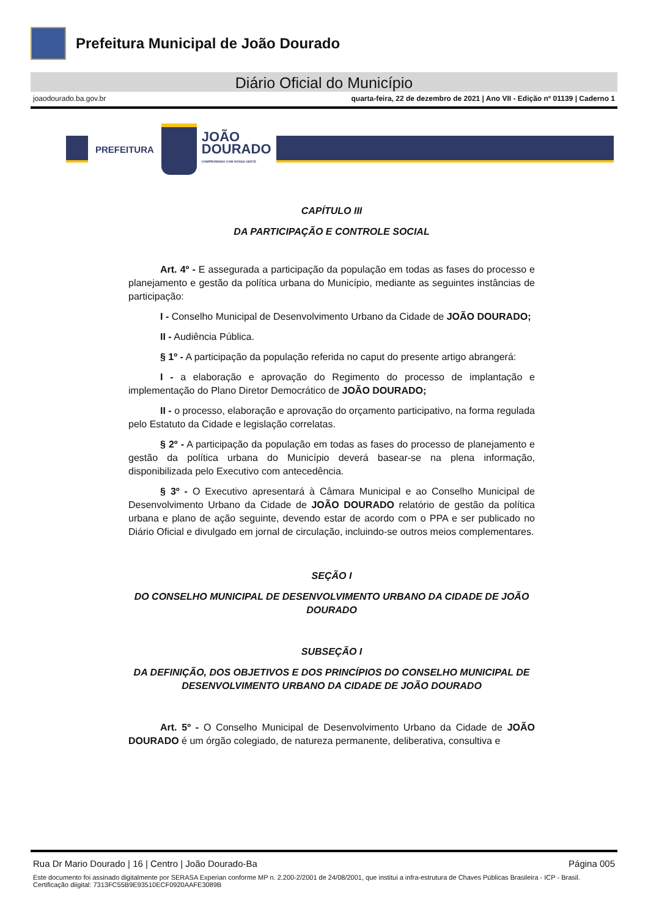Prefeitura Municipal de João Dourado
Diário Oficial do Município
joaodourado.ba.gov.br quarta-feira, 22 de dezembro de 2021 | Ano VII - Edição nº 01139 | Caderno 1
PREFEITURA
JOÃO
DOURADO
COMPROMISSO COM NOSSA GENTE
CAPÍTULO III
DA PARTICIPAÇÃO E CONTROLE SOCIAL
Art. 4º - E assegurada a participação da população em todas as fases do processo e planejamento e gestão da política urbana do Município, mediante as seguintes instâncias de participação:
I - Conselho Municipal de Desenvolvimento Urbano da Cidade de JOÃO DOURADO;
II - Audiência Pública.
§ 1º - A participação da população referida no caput do presente artigo abrangerá:
I - a elaboração e aprovação do Regimento do processo de implantação e implementação do Plano Diretor Democrático de JOÃO DOURADO;
II - o processo, elaboração e aprovação do orçamento participativo, na forma regulada pelo Estatuto da Cidade e legislação correlatas.
§ 2º - A participação da população em todas as fases do processo de planejamento e gestão da política urbana do Município deverá basear-se na plena informação, disponibilizada pelo Executivo com antecedência.
§ 3º - O Executivo apresentará à Câmara Municipal e ao Conselho Municipal de Desenvolvimento Urbano da Cidade de JOÃO DOURADO relatório de gestão da política urbana e plano de ação seguinte, devendo estar de acordo com o PPA e ser publicado no Diário Oficial e divulgado em jornal de circulação, incluindo-se outros meios complementares.
SEÇÃO I
DO CONSELHO MUNICIPAL DE DESENVOLVIMENTO URBANO DA CIDADE DE JOÃO DOURADO
SUBSEÇÃO I
DA DEFINIÇÃO, DOS OBJETIVOS E DOS PRINCÍPIOS DO CONSELHO MUNICIPAL DE DESENVOLVIMENTO URBANO DA CIDADE DE JOÃO DOURADO
Art. 5º - O Conselho Municipal de Desenvolvimento Urbano da Cidade de JOÃO DOURADO é um órgão colegiado, de natureza permanente, deliberativa, consultiva e
Rua Dr Mario Dourado | 16 | Centro | João Dourado-Ba Página 005
Este documento foi assinado digitalmente por SERASA Experian conforme MP n. 2.200-2/2001 de 24/08/2001, que institui a infra-estrutura de Chaves Públicas Brasileira - ICP - Brasil. Certificação diigital: 7313FC55B9E93510ECF0920AAFE3089B